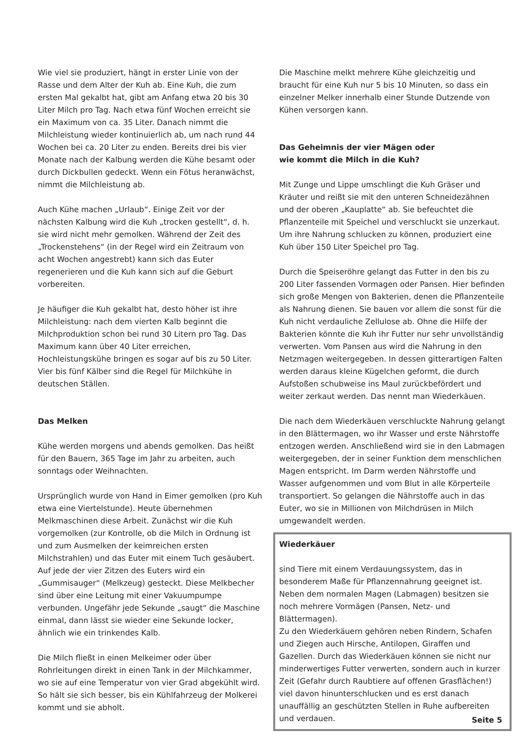Wie viel sie produziert, hängt in erster Linie von der Rasse und dem Alter der Kuh ab. Eine Kuh, die zum ersten Mal gekalbt hat, gibt am Anfang etwa 20 bis 30 Liter Milch pro Tag. Nach etwa fünf Wochen erreicht sie ein Maximum von ca. 35 Liter. Danach nimmt die Milchleistung wieder kontinuierlich ab, um nach rund 44 Wochen bei ca. 20 Liter zu enden. Bereits drei bis vier Monate nach der Kalbung werden die Kühe besamt oder durch Dickbullen gedeckt. Wenn ein Fötus heranwächst, nimmt die Milchleistung ab.
Auch Kühe machen „Urlaub“. Einige Zeit vor der nächsten Kalbung wird die Kuh „trocken gestellt“, d. h. sie wird nicht mehr gemolken. Während der Zeit des „Trockenstehens“ (in der Regel wird ein Zeitraum von acht Wochen angestrebt) kann sich das Euter regenerieren und die Kuh kann sich auf die Geburt vorbereiten.
Je häufiger die Kuh gekalbt hat, desto höher ist ihre Milchleistung: nach dem vierten Kalb beginnt die Milchproduktion schon bei rund 30 Litern pro Tag. Das Maximum kann über 40 Liter erreichen, Hochleistungskühe bringen es sogar auf bis zu 50 Liter. Vier bis fünf Kälber sind die Regel für Milchkühe in deutschen Ställen.
Das Melken
Kühe werden morgens und abends gemolken. Das heißt für den Bauern, 365 Tage im Jahr zu arbeiten, auch sonntags oder Weihnachten.
Ursprünglich wurde von Hand in Eimer gemolken (pro Kuh etwa eine Viertelstunde). Heute übernehmen Melkmaschinen diese Arbeit. Zunächst wir die Kuh vorgemolken (zur Kontrolle, ob die Milch in Ordnung ist und zum Ausmelken der keimreichen ersten Milchstrahlen) und das Euter mit einem Tuch gesäubert. Auf jede der vier Zitzen des Euters wird ein „Gummisauger“ (Melkzeug) gesteckt. Diese Melkbecher sind über eine Leitung mit einer Vakuumpumpe verbunden. Ungefähr jede Sekunde „saugt“ die Maschine einmal, dann lässt sie wieder eine Sekunde locker, ähnlich wie ein trinkendes Kalb.
Die Milch fließt in einen Melkeimer oder über Rohrleitungen direkt in einen Tank in der Milchkammer, wo sie auf eine Temperatur von vier Grad abgekühlt wird. So hält sie sich besser, bis ein Kühlfahrzeug der Molkerei kommt und sie abholt.
Die Maschine melkt mehrere Kühe gleichzeitig und braucht für eine Kuh nur 5 bis 10 Minuten, so dass ein einzelner Melker innerhalb einer Stunde Dutzende von Kühen versorgen kann.
Das Geheimnis der vier Mägen oder
wie kommt die Milch in die Kuh?
Mit Zunge und Lippe umschlingt die Kuh Gräser und Kräuter und reißt sie mit den unteren Schneidezähnen und der oberen „Kauplatte“ ab. Sie befeuchtet die Pflanzenteile mit Speichel und verschluckt sie unzerkaut. Um ihre Nahrung schlucken zu können, produziert eine Kuh über 150 Liter Speichel pro Tag.
Durch die Speiseröhre gelangt das Futter in den bis zu 200 Liter fassenden Vormagen oder Pansen. Hier befinden sich große Mengen von Bakterien, denen die Pflanzenteile als Nahrung dienen. Sie bauen vor allem die sonst für die Kuh nicht verdauliche Zellulose ab. Ohne die Hilfe der Bakterien könnte die Kuh ihr Futter nur sehr unvollständig verwerten. Vom Pansen aus wird die Nahrung in den Netzmagen weitergegeben. In dessen gitterartigen Falten werden daraus kleine Kügelchen geformt, die durch Aufstoßen schubweise ins Maul zurückbefördert und weiter zerkaut werden. Das nennt man Wiederkäuen.
Die nach dem Wiederkäuen verschluckte Nahrung gelangt in den Blättermagen, wo ihr Wasser und erste Nährstoffe entzogen werden. Anschließend wird sie in den Labmagen weitergegeben, der in seiner Funktion dem menschlichen Magen entspricht. Im Darm werden Nährstoffe und Wasser aufgenommen und vom Blut in alle Körperteile transportiert. So gelangen die Nährstoffe auch in das Euter, wo sie in Millionen von Milchdrüsen in Milch umgewandelt werden.
Wiederkäuer
sind Tiere mit einem Verdauungssystem, das in besonderem Maße für Pflanzennahrung geeignet ist. Neben dem normalen Magen (Labmagen) besitzen sie noch mehrere Vormägen (Pansen, Netz- und Blättermagen).
Zu den Wiederkäuern gehören neben Rindern, Schafen und Ziegen auch Hirsche, Antilopen, Giraffen und Gazellen. Durch das Wiederkäuen können sie nicht nur minderwertiges Futter verwerten, sondern auch in kurzer Zeit (Gefahr durch Raubtiere auf offenen Grasflächen!) viel davon hinunterschlucken und es erst danach unauffällig an geschützten Stellen in Ruhe aufbereiten und verdauen.
Seite 5